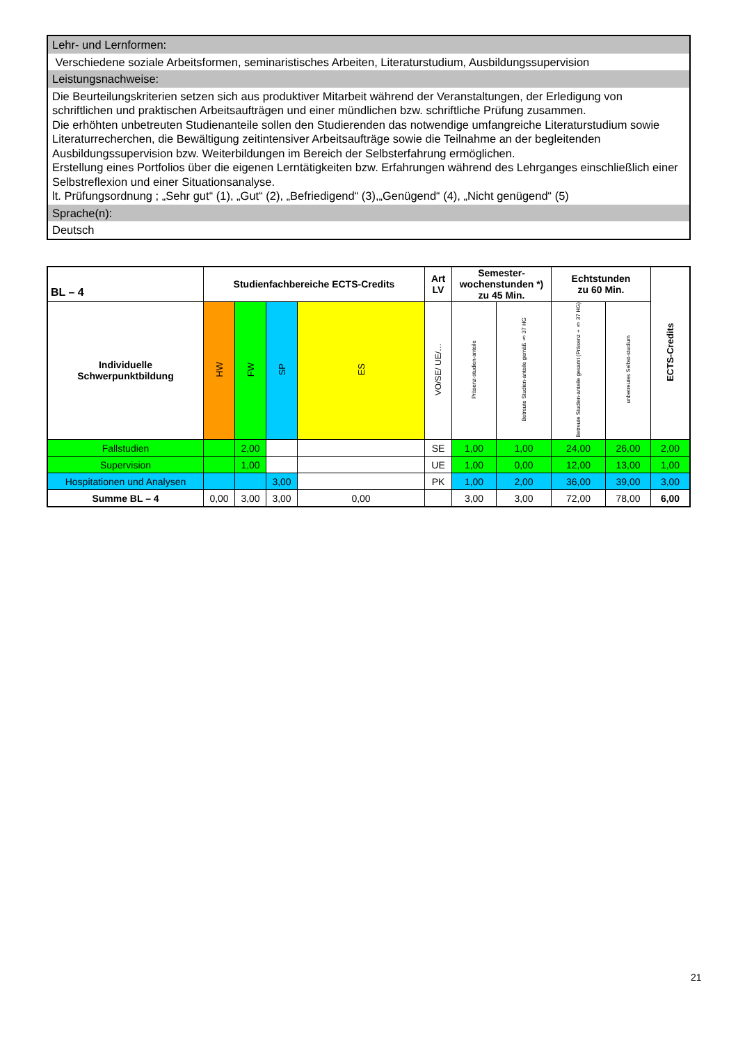Lehr- und Lernformen:
Verschiedene soziale Arbeitsformen, seminaristisches Arbeiten, Literaturstudium, Ausbildungssupervision
Leistungsnachweise:
Die Beurteilungskriterien setzen sich aus produktiver Mitarbeit während der Veranstaltungen, der Erledigung von schriftlichen und praktischen Arbeitsaufträgen und einer mündlichen bzw. schriftliche Prüfung zusammen.
Die erhöhten unbetreuten Studienanteile sollen den Studierenden das notwendige umfangreiche Literaturstudium sowie Literaturrecherchen, die Bewältigung zeitintensiver Arbeitsaufträge sowie die Teilnahme an der begleitenden Ausbildungssupervision bzw. Weiterbildungen im Bereich der Selbsterfahrung ermöglichen.
Erstellung eines Portfolios über die eigenen Lerntätigkeiten bzw. Erfahrungen während des Lehrganges einschließlich einer Selbstreflexion und einer Situationsanalyse.
lt. Prüfungsordnung ; „Sehr gut“ (1), „Gut“ (2), „Befriedigend“ (3),„Genügend“ (4), „Nicht genügend“ (5)
Sprache(n):
Deutsch
| BL – 4 | Studienfachbereiche ECTS-Credits | | | | Art LV | Semester- wochenstunden *) zu 45 Min. | | Echtstunden zu 60 Min. | | ECTS-Credits |
| --- | --- | --- | --- | --- | --- | --- | --- | --- | --- | --- |
| Individuelle Schwerpunktbildung | HW | FW | SP | ES | VO/SE/ UE/… | Präsenz-studien-anteile | Betreute Studien-anteile gemäß § 37 HG | Betreute Studien-anteile gesamt (Präsenz + § 37 HG) | unbetreutes Selbst-studium | |
| Fallstudien | | 2,00 | | | SE | 1,00 | 1,00 | 24,00 | 26,00 | 2,00 |
| Supervision | | 1,00 | | | UE | 1,00 | 0,00 | 12,00 | 13,00 | 1,00 |
| Hospitationen und Analysen | | | 3,00 | | PK | 1,00 | 2,00 | 36,00 | 39,00 | 3,00 |
| Summe BL – 4 | 0,00 | 3,00 | 3,00 | 0,00 | | 3,00 | 3,00 | 72,00 | 78,00 | 6,00 |
21